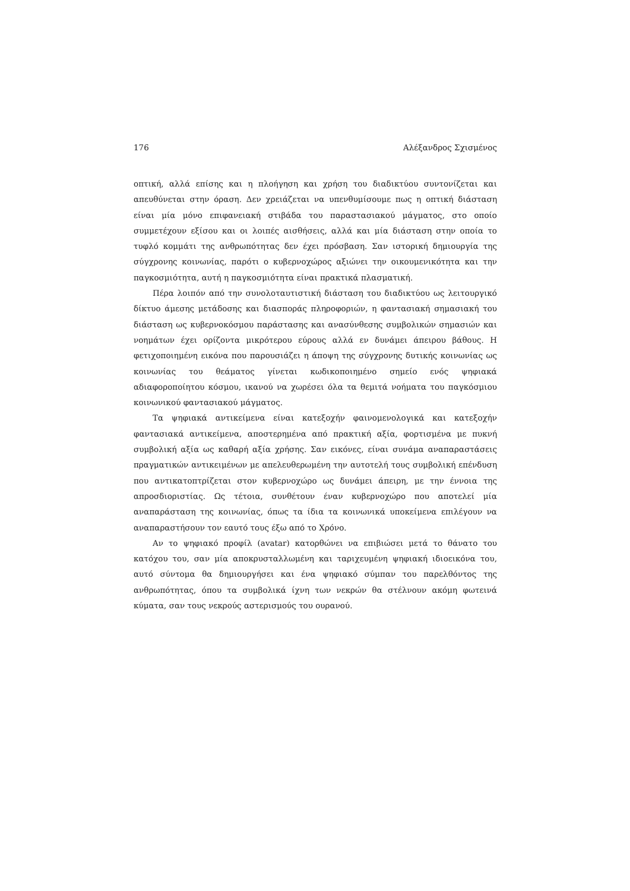176 Αλέξανδρος Σχισμένος
οπτική, αλλά επίσης και η πλοήγηση και χρήση του διαδικτύου συντονίζεται και απευθύνεται στην όραση. Δεν χρειάζεται να υπενθυμίσουμε πως η οπτική διάσταση είναι μία μόνο επιφανειακή στιβάδα του παραστασιακού μάγματος, στο οποίο συμμετέχουν εξίσου και οι λοιπές αισθήσεις, αλλά και μία διάσταση στην οποία το τυφλό κομμάτι της ανθρωπότητας δεν έχει πρόσβαση. Σαν ιστορική δημιουργία της σύγχρονης κοινωνίας, παρότι ο κυβερνοχώρος αξιώνει την οικουμενικότητα και την παγκοσμιότητα, αυτή η παγκοσμιότητα είναι πρακτικά πλασματική.
Πέρα λοιπόν από την συνολοταυτιστική διάσταση του διαδικτύου ως λειτουργικό δίκτυο άμεσης μετάδοσης και διασποράς πληροφοριών, η φαντασιακή σημασιακή του διάσταση ως κυβερνοκόσμου παράστασης και ανασύνθεσης συμβολικών σημασιών και νοημάτων έχει ορίζοντα μικρότερου εύρους αλλά εν δυνάμει άπειρου βάθους. Η φετιχοποιημένη εικόνα που παρουσιάζει η άποψη της σύγχρονης δυτικής κοινωνίας ως κοινωνίας του θεάματος γίνεται κωδικοποιημένο σημείο ενός ψηφιακά αδιαφοροποίητου κόσμου, ικανού να χωρέσει όλα τα θεμιτά νοήματα του παγκόσμιου κοινωνικού φαντασιακού μάγματος.
Τα ψηφιακά αντικείμενα είναι κατεξοχήν φαινομενολογικά και κατεξοχήν φαντασιακά αντικείμενα, αποστερημένα από πρακτική αξία, φορτισμένα με πυκνή συμβολική αξία ως καθαρή αξία χρήσης. Σαν εικόνες, είναι συνάμα αναπαραστάσεις πραγματικών αντικειμένων με απελευθερωμένη την αυτοτελή τους συμβολική επένδυση που αντικατοπτρίζεται στον κυβερνοχώρο ως δυνάμει άπειρη, με την έννοια της απροσδιοριστίας. Ως τέτοια, συνθέτουν έναν κυβερνοχώρο που αποτελεί μία αναπαράσταση της κοινωνίας, όπως τα ίδια τα κοινωνικά υποκείμενα επιλέγουν να αναπαραστήσουν τον εαυτό τους έξω από το Χρόνο.
Αν το ψηφιακό προφίλ (avatar) κατορθώνει να επιβιώσει μετά το θάνατο του κατόχου του, σαν μία αποκρυσταλλωμένη και ταριχευμένη ψηφιακή ιδιοεικόνα του, αυτό σύντομα θα δημιουργήσει και ένα ψηφιακό σύμπαν του παρελθόντος της ανθρωπότητας, όπου τα συμβολικά ίχνη των νεκρών θα στέλνουν ακόμη φωτεινά κύματα, σαν τους νεκρούς αστερισμούς του ουρανού.